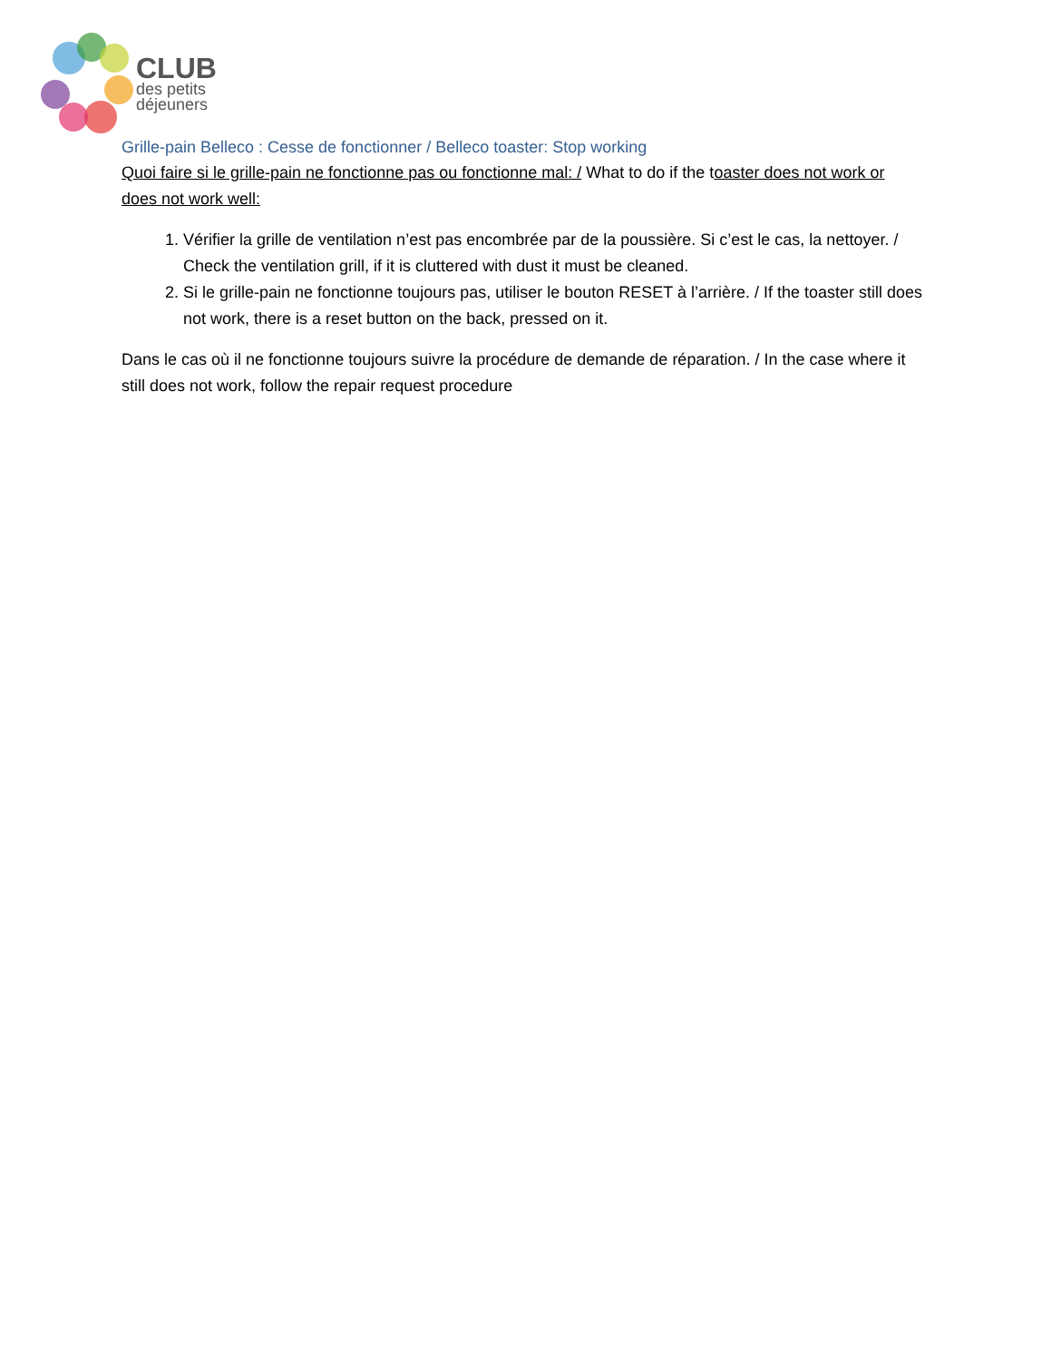CLUB
des petits
déjeuners
Grille-pain Belleco : Cesse de fonctionner / Belleco toaster: Stop working
Quoi faire si le grille-pain ne fonctionne pas ou fonctionne mal: / What to do if the toaster does not work or does not work well:
1. Vérifier la grille de ventilation n’est pas encombrée par de la poussière. Si c’est le cas, la nettoyer. / Check the ventilation grill, if it is cluttered with dust it must be cleaned.
2. Si le grille-pain ne fonctionne toujours pas, utiliser le bouton RESET à l’arrière. / If the toaster still does not work, there is a reset button on the back, pressed on it.
Dans le cas où il ne fonctionne toujours suivre la procédure de demande de réparation. / In the case where it still does not work, follow the repair request procedure